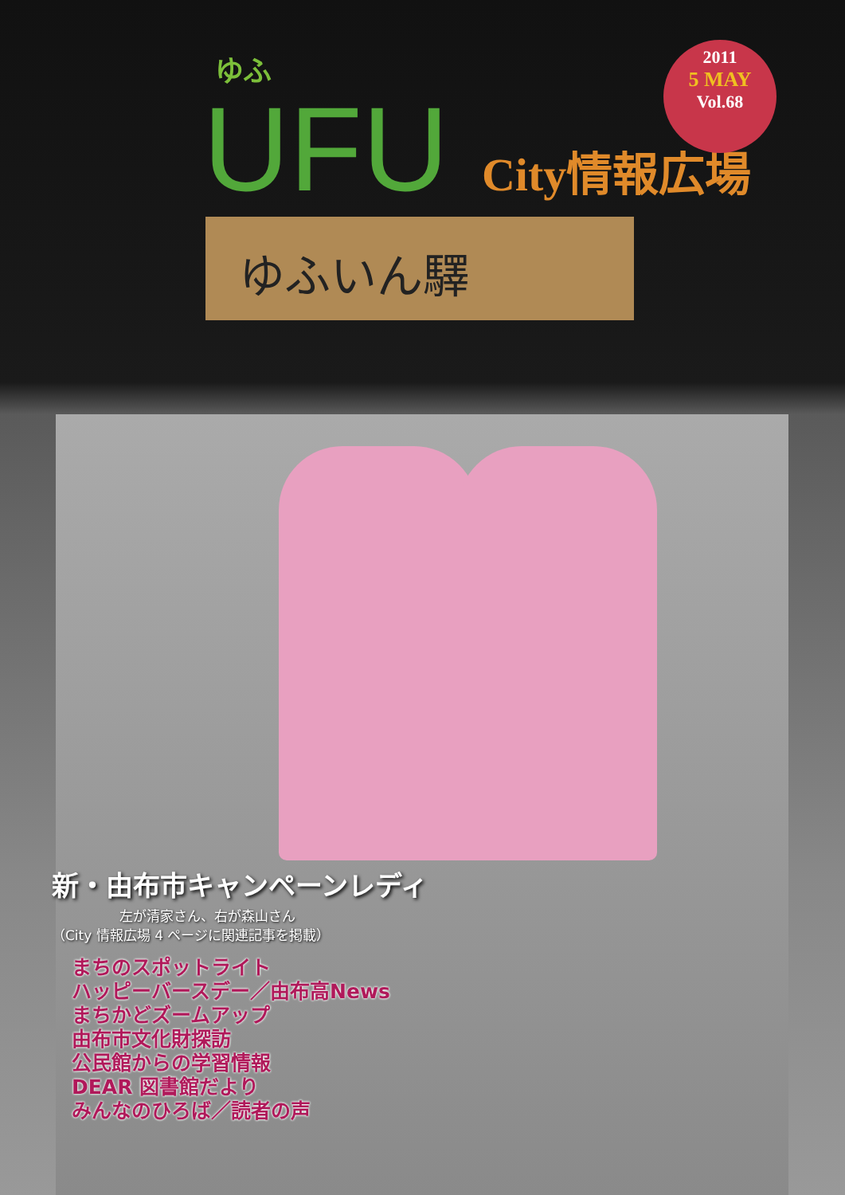ゆふ
UFU City情報広場
2011
5 MAY
Vol.68
ゆふいん驛
新・由布市キャンペーンレディ
　　　　　左が清家さん、右が森山さん
（City 情報広場 4 ページに関連記事を掲載）
まちのスポットライト
ハッピーバースデー／由布高News
まちかどズームアップ
由布市文化財探訪
公民館からの学習情報
DEAR 図書館だより
みんなのひろば／読者の声